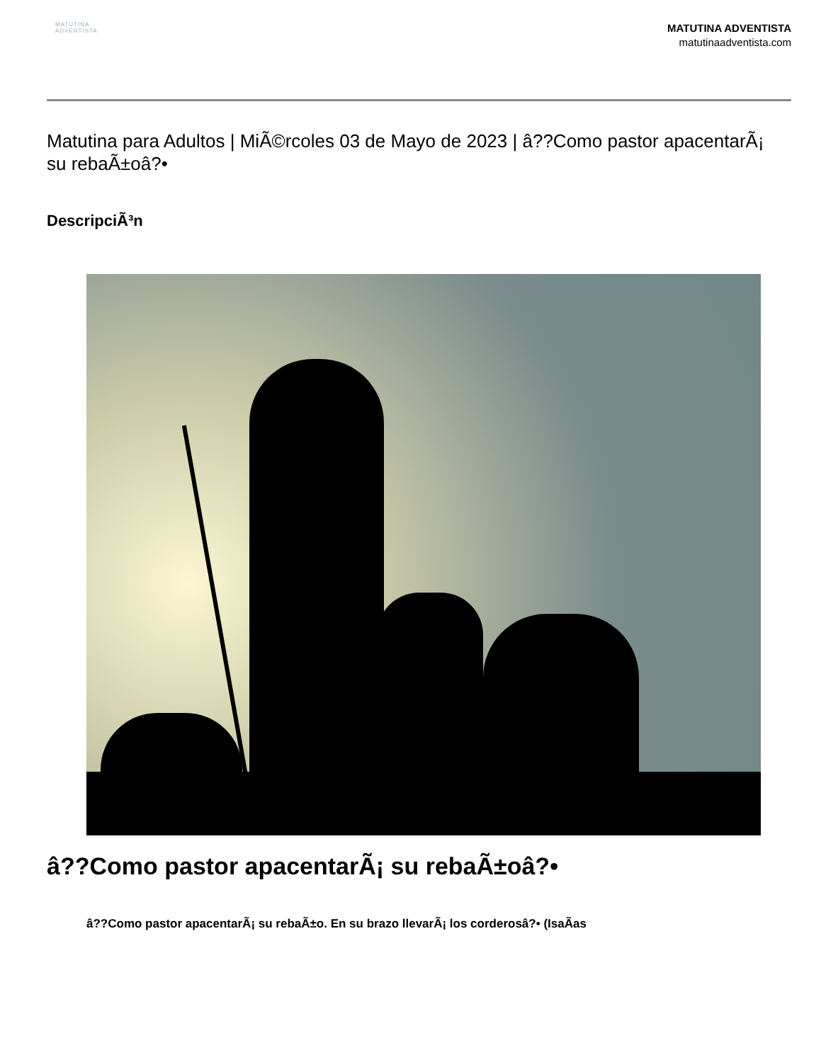MATUTINA
ADVENTISTA
MATUTINA ADVENTISTA
matutinaadventista.com
Matutina para Adultos | MiÃ©rcoles 03 de Mayo de 2023 | â??Como pastor apacentarÃ¡ su rebaÃ±oâ?•
DescripciÃ³n
â??Como pastor apacentarÃ¡ su rebaÃ±oâ?•
â??Como pastor apacentarÃ¡ su rebaÃ±o. En su brazo llevarÃ¡ los corderosâ?• (IsaÃas